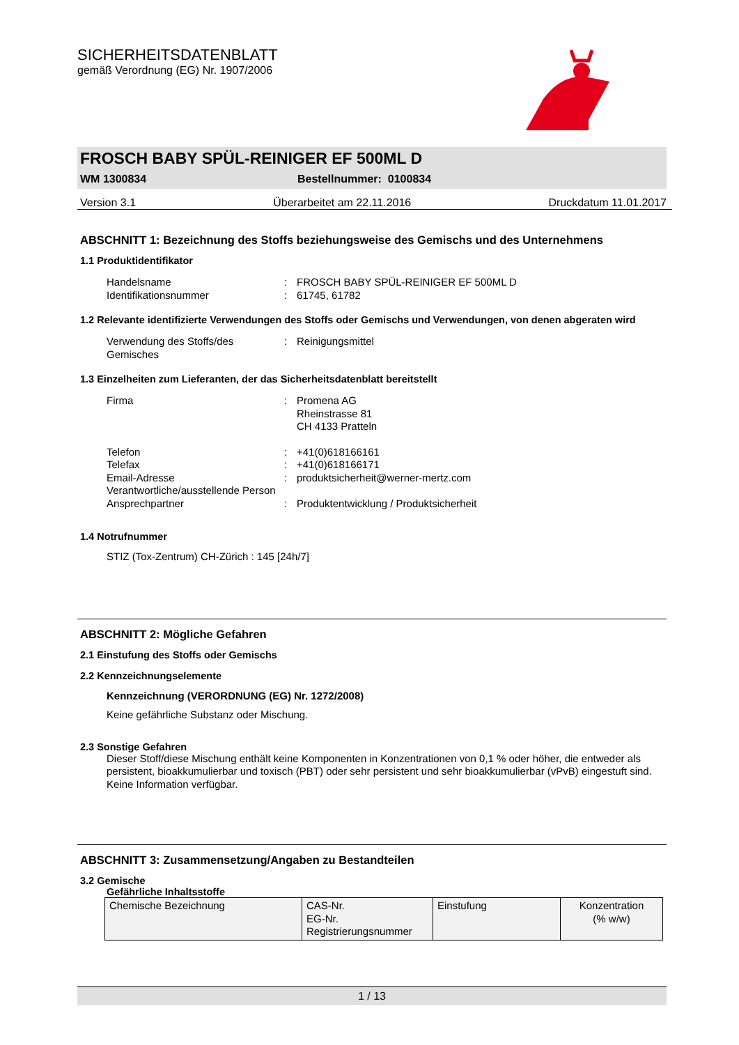SICHERHEITSDATENBLATT
gemäß Verordnung (EG) Nr. 1907/2006
FROSCH BABY SPÜL-REINIGER EF 500ML D
WM 1300834 Bestellnummer: 0100834
Version 3.1 Überarbeitet am 22.11.2016 Druckdatum 11.01.2017
ABSCHNITT 1: Bezeichnung des Stoffs beziehungsweise des Gemischs und des Unternehmens
1.1 Produktidentifikator
Handelsname: FROSCH BABY SPÜL-REINIGER EF 500ML D
Identifikationsnummer: 61745, 61782
1.2 Relevante identifizierte Verwendungen des Stoffs oder Gemischs und Verwendungen, von denen abgeraten wird
Verwendung des Stoffs/des Gemisches: Reinigungsmittel
1.3 Einzelheiten zum Lieferanten, der das Sicherheitsdatenblatt bereitstellt
Firma: Promena AG
Rheinstrasse 81
CH 4133 Pratteln
Telefon: +41(0)618166161
Telefax: +41(0)618166171
Email-Adresse Verantwortliche/ausstellende Person: produktsicherheit@werner-mertz.com
Ansprechpartner: Produktentwicklung / Produktsicherheit
1.4 Notrufnummer
STIZ (Tox-Zentrum) CH-Zürich : 145 [24h/7]
ABSCHNITT 2: Mögliche Gefahren
2.1 Einstufung des Stoffs oder Gemischs
2.2 Kennzeichnungselemente
Kennzeichnung (VERORDNUNG (EG) Nr. 1272/2008)
Keine gefährliche Substanz oder Mischung.
2.3 Sonstige Gefahren
Dieser Stoff/diese Mischung enthält keine Komponenten in Konzentrationen von 0,1 % oder höher, die entweder als persistent, bioakkumulierbar und toxisch (PBT) oder sehr persistent und sehr bioakkumulierbar (vPvB) eingestuft sind.
Keine Information verfügbar.
ABSCHNITT 3: Zusammensetzung/Angaben zu Bestandteilen
3.2 Gemische
Gefährliche Inhaltsstoffe
| Chemische Bezeichnung | CAS-Nr. EG-Nr. Registrierungsnummer | Einstufung | Konzentration (% w/w) |
1 / 13